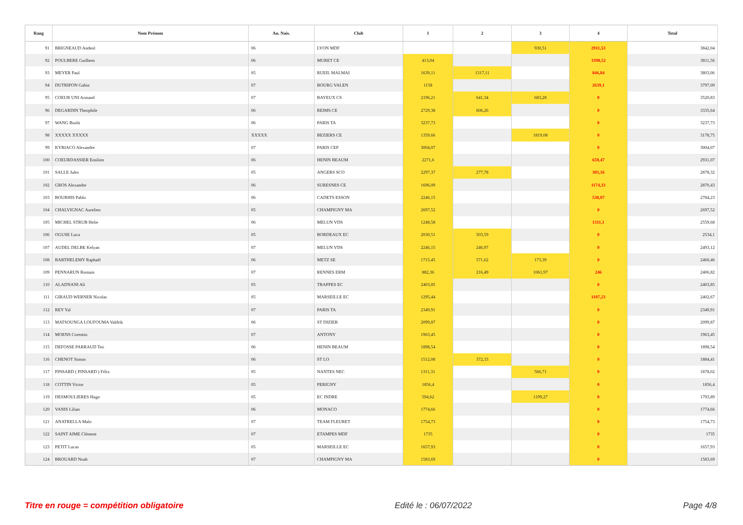| Rang | Nom Prénom | An. Nais. | Club | 1 | 2 | 3 | 4 | Total |
| --- | --- | --- | --- | --- | --- | --- | --- | --- |
| 91 | BRIGNEAUD Andeol | 06 | LYON MDF | | | 930,51 | 2911,53 | 3842,04 |
| 92 | POULBERE Guilhem | 06 | MURET CE | 413,04 | | | 3398,52 | 3811,56 |
| 93 | MEYER Paul | 05 | RUEIL MALMAI | 1639,11 | 1317,11 | | 846,84 | 3803,06 |
| 94 | DUTRIPON Gabin | 07 | BOURG VALEN | 1158 | | | 2639,1 | 3797,09 |
| 95 | COEUR UNI Armand | 07 | BAYEUX CS | 2196,21 | 641,34 | 683,28 | 0 | 3520,83 |
| 96 | DEGARDIN Theophile | 06 | REIMS CE | 2729,38 | 606,26 | | 0 | 3335,64 |
| 97 | WANG Bozhi | 06 | PARIS TA | 3237,73 | | | 0 | 3237,73 |
| 98 | XXXXX XXXXX | XXXXX | BEZIERS CE | 1359,66 | | 1819,08 | 0 | 3178,75 |
| 99 | KYRIACO Alexandre | 07 | PARIS CEP | 3004,07 | | | 0 | 3004,07 |
| 100 | COEURDASSIER Emilien | 06 | HENIN BEAUM | 2271,6 | | | 659,47 | 2931,07 |
| 101 | SALLE Jules | 05 | ANGERS SCO | 2297,37 | 277,78 | | 303,16 | 2878,32 |
| 102 | GROS Alexandre | 06 | SURESNES CE | 1696,09 | | | 1174,33 | 2870,43 |
| 103 | BOURHIS Pablo | 06 | CADETS ESSON | 2246,15 | | | 538,07 | 2784,23 |
| 104 | CHALVIGNAC Aurelien | 05 | CHAMPIGNY MA | 2697,52 | | | 0 | 2697,52 |
| 105 | MICHEL STRUB Helie | 06 | MELUN VDS | 1248,58 | | | 1311,1 | 2559,68 |
| 106 | OGUSE Luca | 05 | BORDEAUX EC | 2030,51 | 503,59 | | 0 | 2534,1 |
| 107 | AUDEL DELBE Kelyan | 07 | MELUN VDS | 2246,15 | 246,97 | | 0 | 2493,12 |
| 108 | BARTHELEMY Raphaël | 06 | METZ SE | 1715,45 | 571,62 | 173,39 | 0 | 2460,46 |
| 109 | PENNARUN Romain | 07 | RENNES ERM | 882,36 | 216,49 | 1061,97 | 246 | 2406,82 |
| 110 | ALADNANI Ali | 05 | TRAPPES EC | 2403,85 | | | 0 | 2403,85 |
| 111 | GIRAUD WERNER Nicolas | 05 | MARSEILLE EC | 1295,44 | | | 1107,23 | 2402,67 |
| 112 | REY Yal | 07 | PARIS TA | 2349,91 | | | 0 | 2349,91 |
| 113 | MATSOUNGA LOUFOUMA Valdrik | 06 | ST DIZIER | 2099,87 | | | 0 | 2099,87 |
| 114 | MOENS Corentin | 07 | ANTONY | 1963,45 | | | 0 | 1963,45 |
| 115 | DEFOSSE PARRAUD Teo | 06 | HENIN BEAUM | 1898,54 | | | 0 | 1898,54 |
| 116 | CHENOT Simon | 06 | ST LO | 1512,08 | 372,33 | | 0 | 1884,41 |
| 117 | PINSARD ( PINSARD ) Félix | 05 | NANTES NEC | 1311,31 | | 566,71 | 0 | 1878,02 |
| 118 | COTTIN Victor | 05 | PERIGNY | 1856,4 | | | 0 | 1856,4 |
| 119 | DESMOULIERES Hugo | 05 | EC INDRE | 594,62 | | 1199,27 | 0 | 1793,89 |
| 120 | VANIS Lilian | 06 | MONACO | 1774,66 | | | 0 | 1774,66 |
| 121 | ANATRELLA Malo | 07 | TEAM FLEURET | 1754,73 | | | 0 | 1754,73 |
| 122 | SAINT AIME Clément | 07 | ETAMPES MDF | 1735 | | | 0 | 1735 |
| 123 | PETIT Lucas | 05 | MARSEILLE EC | 1657,93 | | | 0 | 1657,93 |
| 124 | BROUARD Noah | 07 | CHAMPIGNY MA | 1583,69 | | | 0 | 1583,69 |
Titre en rouge = compétition obligatoire Edité le : 06/07/2022 Page 4/8